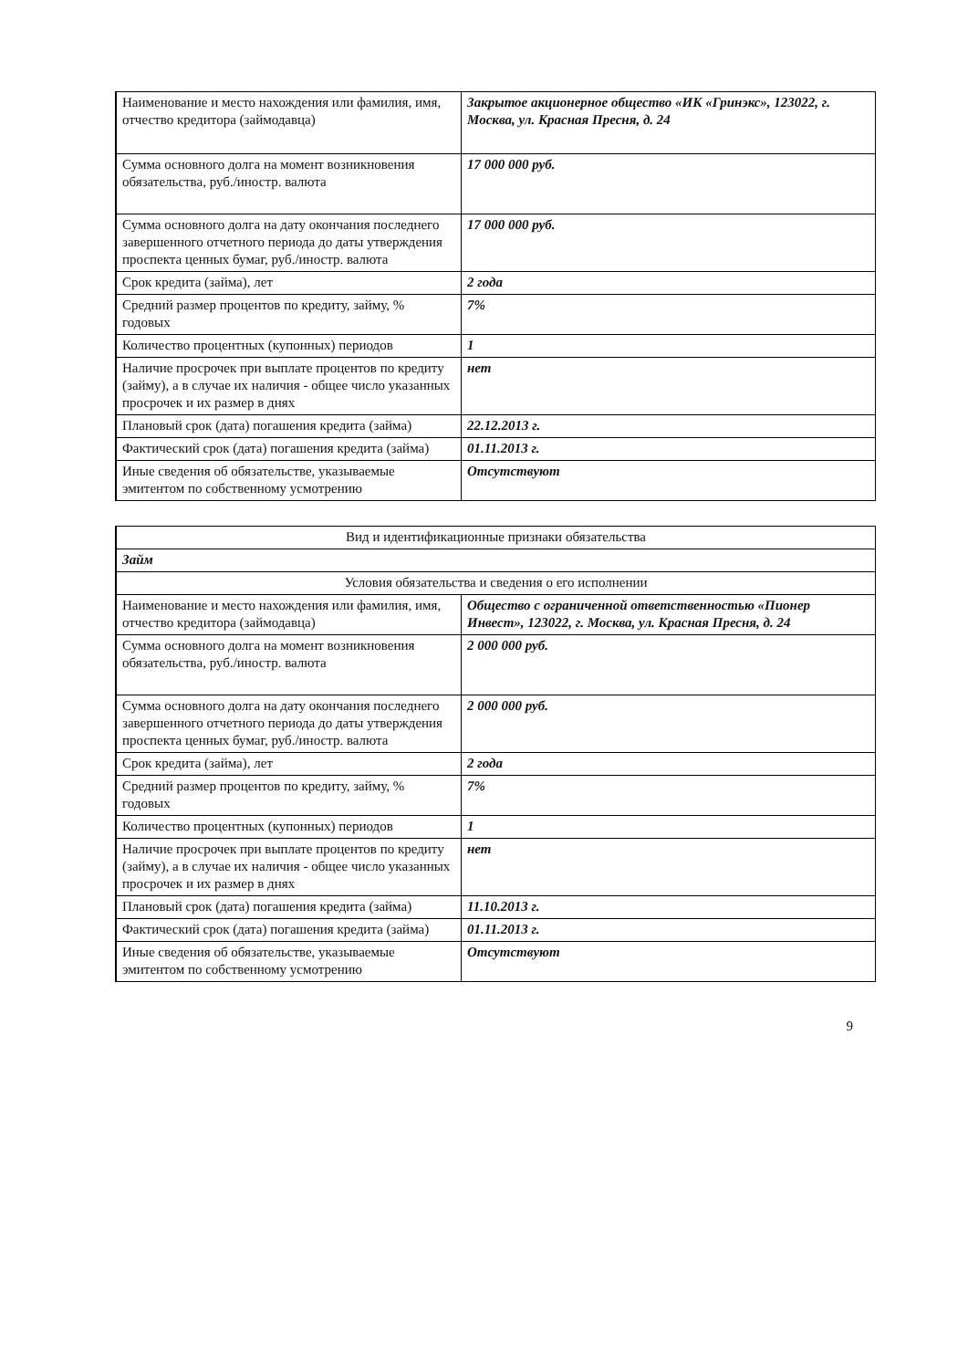| Наименование и место нахождения или фамилия, имя, отчество кредитора (займодавца) | Закрытое акционерное общество «ИК «Гринэкс», 123022, г. Москва, ул. Красная Пресня, д. 24 |
| Сумма основного долга на момент возникновения обязательства, руб./иностр. валюта | 17 000 000 руб. |
| Сумма основного долга на дату окончания последнего завершенного отчетного периода до даты утверждения проспекта ценных бумаг, руб./иностр. валюта | 17 000 000 руб. |
| Срок кредита (займа), лет | 2 года |
| Средний размер процентов по кредиту, займу, % годовых | 7% |
| Количество процентных (купонных) периодов | 1 |
| Наличие просрочек при выплате процентов по кредиту (займу), а в случае их наличия - общее число указанных просрочек и их размер в днях | нет |
| Плановый срок (дата) погашения кредита (займа) | 22.12.2013 г. |
| Фактический срок (дата) погашения кредита (займа) | 01.11.2013 г. |
| Иные сведения об обязательстве, указываемые эмитентом по собственному усмотрению | Отсутствуют |
| Вид и идентификационные признаки обязательства | |
| Займ | |
| Условия обязательства и сведения о его исполнении | |
| Наименование и место нахождения или фамилия, имя, отчество кредитора (займодавца) | Общество с ограниченной ответственностью «Пионер Инвест», 123022, г. Москва, ул. Красная Пресня, д. 24 |
| Сумма основного долга на момент возникновения обязательства, руб./иностр. валюта | 2 000 000 руб. |
| Сумма основного долга на дату окончания последнего завершенного отчетного периода до даты утверждения проспекта ценных бумаг, руб./иностр. валюта | 2 000 000 руб. |
| Срок кредита (займа), лет | 2 года |
| Средний размер процентов по кредиту, займу, % годовых | 7% |
| Количество процентных (купонных) периодов | 1 |
| Наличие просрочек при выплате процентов по кредиту (займу), а в случае их наличия - общее число указанных просрочек и их размер в днях | нет |
| Плановый срок (дата) погашения кредита (займа) | 11.10.2013 г. |
| Фактический срок (дата) погашения кредита (займа) | 01.11.2013 г. |
| Иные сведения об обязательстве, указываемые эмитентом по собственному усмотрению | Отсутствуют |
9